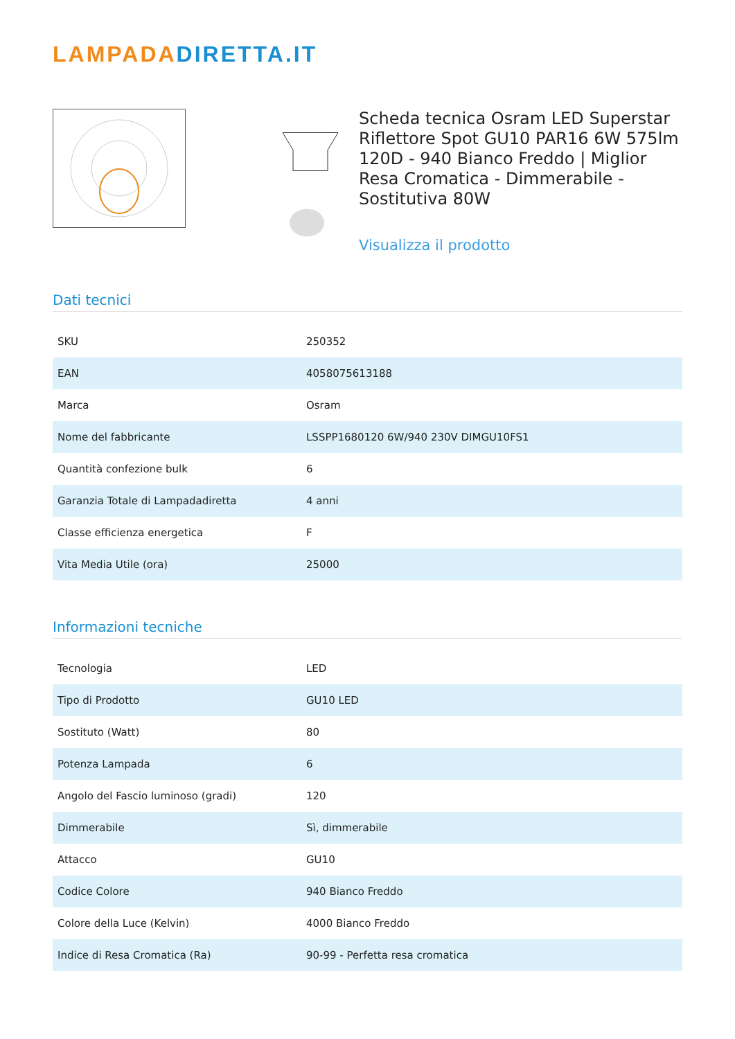LAMPADADIRETTA.IT
Scheda tecnica Osram LED Superstar Riflettore Spot GU10 PAR16 6W 575lm 120D - 940 Bianco Freddo | Miglior Resa Cromatica - Dimmerabile - Sostitutiva 80W
Visualizza il prodotto
Dati tecnici
| SKU | 250352 |
| EAN | 4058075613188 |
| Marca | Osram |
| Nome del fabbricante | LSSPP1680120 6W/940 230V DIMGU10FS1 |
| Quantità confezione bulk | 6 |
| Garanzia Totale di Lampadadiretta | 4 anni |
| Classe efficienza energetica | F |
| Vita Media Utile (ora) | 25000 |
Informazioni tecniche
| Tecnologia | LED |
| Tipo di Prodotto | GU10 LED |
| Sostituto (Watt) | 80 |
| Potenza Lampada | 6 |
| Angolo del Fascio luminoso (gradi) | 120 |
| Dimmerabile | Sì, dimmerabile |
| Attacco | GU10 |
| Codice Colore | 940 Bianco Freddo |
| Colore della Luce (Kelvin) | 4000 Bianco Freddo |
| Indice di Resa Cromatica (Ra) | 90-99 - Perfetta resa cromatica |